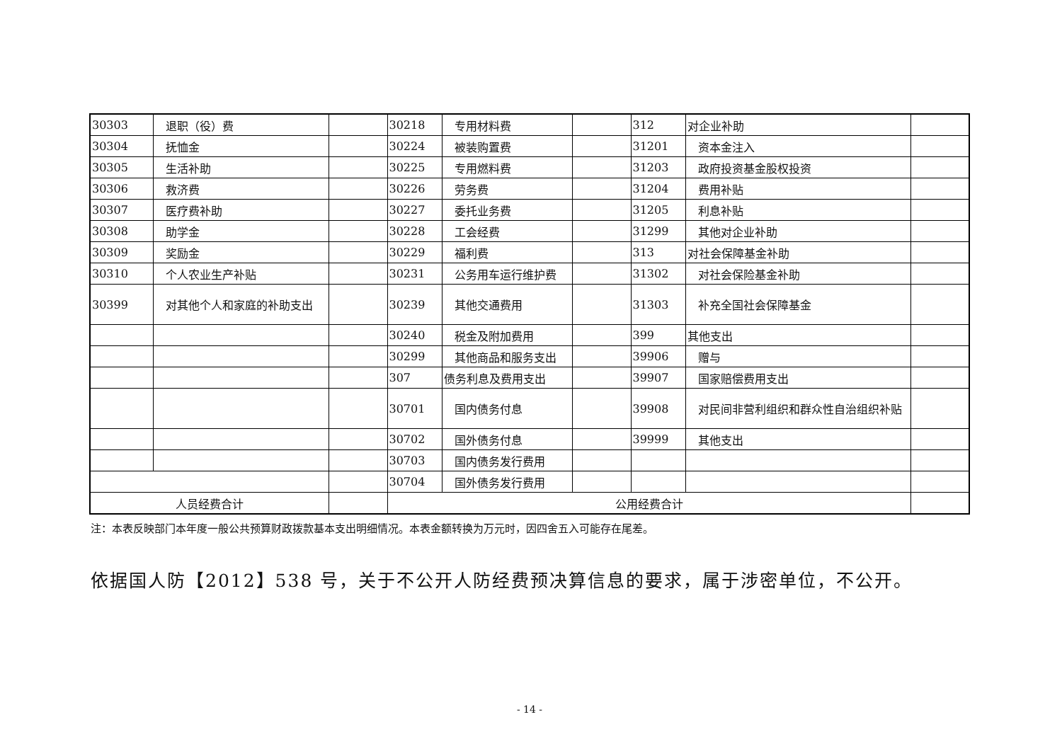| 30303 | 退职（役）费 | | 30218 | 专用材料费 | | 312 | 对企业补助 | |
| 30304 | 抚恤金 | | 30224 | 被装购置费 | | 31201 | 资本金注入 | |
| 30305 | 生活补助 | | 30225 | 专用燃料费 | | 31203 | 政府投资基金股权投资 | |
| 30306 | 救济费 | | 30226 | 劳务费 | | 31204 | 费用补贴 | |
| 30307 | 医疗费补助 | | 30227 | 委托业务费 | | 31205 | 利息补贴 | |
| 30308 | 助学金 | | 30228 | 工会经费 | | 31299 | 其他对企业补助 | |
| 30309 | 奖励金 | | 30229 | 福利费 | | 313 | 对社会保障基金补助 | |
| 30310 | 个人农业生产补贴 | | 30231 | 公务用车运行维护费 | | 31302 | 对社会保险基金补助 | |
| 30399 | 对其他个人和家庭的补助支出 | | 30239 | 其他交通费用 | | 31303 | 补充全国社会保障基金 | |
| | | | 30240 | 税金及附加费用 | | 399 | 其他支出 | |
| | | | 30299 | 其他商品和服务支出 | | 39906 | 赠与 | |
| | | | 307 | 债务利息及费用支出 | | 39907 | 国家赔偿费用支出 | |
| | | | 30701 | 国内债务付息 | | 39908 | 对民间非营利组织和群众性自治组织补贴 | |
| | | | 30702 | 国外债务付息 | | 39999 | 其他支出 | |
| | | | 30703 | 国内债务发行费用 | | | | |
| | | | 30704 | 国外债务发行费用 | | | | |
| 人员经费合计 | | | 公用经费合计 | | | | | |
注：本表反映部门本年度一般公共预算财政拨款基本支出明细情况。本表金额转换为万元时，因四舍五入可能存在尾差。
依据国人防【2012】538 号，关于不公开人防经费预决算信息的要求，属于涉密单位，不公开。
- 14 -